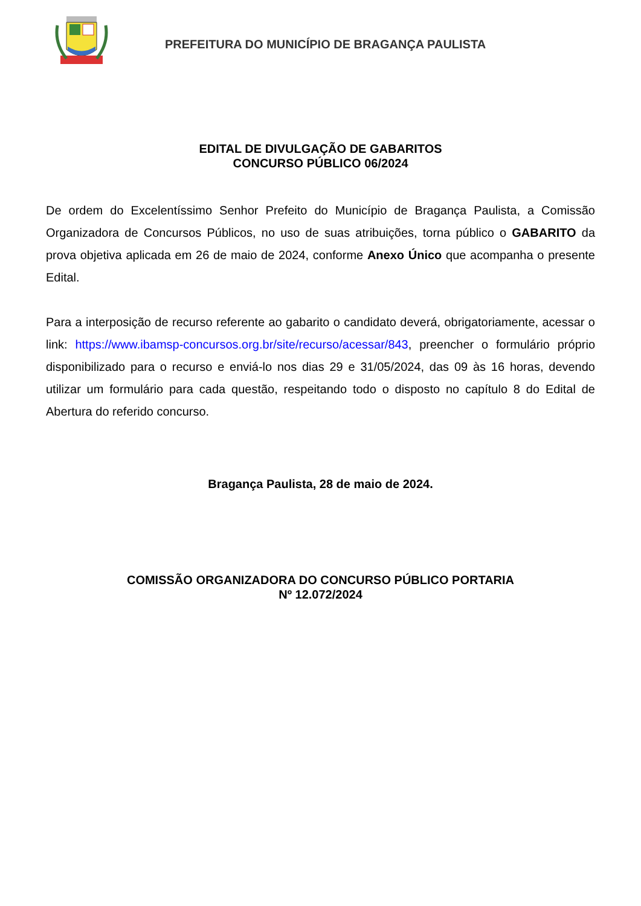PREFEITURA DO MUNICÍPIO DE BRAGANÇA PAULISTA
EDITAL DE DIVULGAÇÃO DE GABARITOS
CONCURSO PÚBLICO 06/2024
De ordem do Excelentíssimo Senhor Prefeito do Município de Bragança Paulista, a Comissão Organizadora de Concursos Públicos, no uso de suas atribuições, torna público o GABARITO da prova objetiva aplicada em 26 de maio de 2024, conforme Anexo Único que acompanha o presente Edital.
Para a interposição de recurso referente ao gabarito o candidato deverá, obrigatoriamente, acessar o link: https://www.ibamsp-concursos.org.br/site/recurso/acessar/843, preencher o formulário próprio disponibilizado para o recurso e enviá-lo nos dias 29 e 31/05/2024, das 09 às 16 horas, devendo utilizar um formulário para cada questão, respeitando todo o disposto no capítulo 8 do Edital de Abertura do referido concurso.
Bragança Paulista, 28 de maio de 2024.
COMISSÃO ORGANIZADORA DO CONCURSO PÚBLICO PORTARIA
Nº 12.072/2024